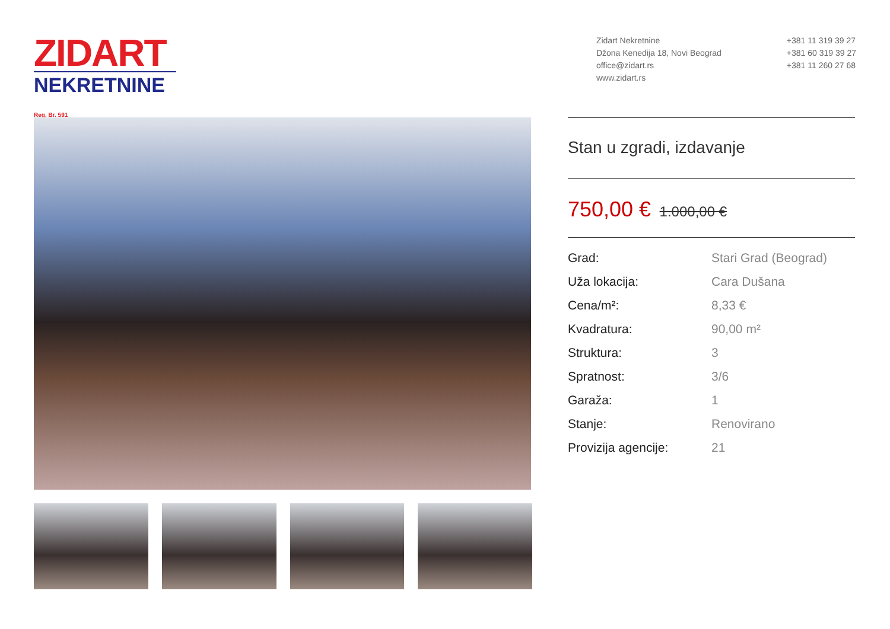ZIDART
NEKRETNINE Reg. Br. 591
Zidart Nekretnine
Džona Kenedija 18, Novi Beograd
office@zidart.rs
www.zidart.rs
+381 11 319 39 27
+381 60 319 39 27
+381 11 260 27 68
Stan u zgradi, izdavanje
750,00 € 1.000,00 €
| Grad: | Stari Grad (Beograd) |
| Uža lokacija: | Cara Dušana |
| Cena/m²: | 8,33 € |
| Kvadratura: | 90,00 m² |
| Struktura: | 3 |
| Spratnost: | 3/6 |
| Garaža: | 1 |
| Stanje: | Renovirano |
| Provizija agencije: | 21 |